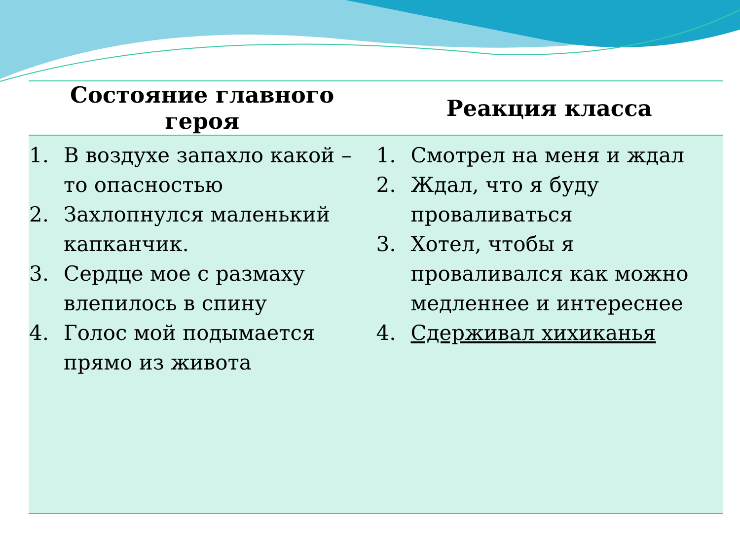| Состояние главного героя | Реакция класса |
| --- | --- |
| 1. В воздухе запахло какой – то опасностью 2. Захлопнулся маленький капканчик. 3. Сердце мое с размаху влепилось в спину 4. Голос мой подымается прямо из живота | 1. Смотрел на меня и ждал 2. Ждал, что я буду проваливаться 3. Хотел, чтобы я проваливался как можно медленнее и интереснее 4. Сдерживал хихиканья |